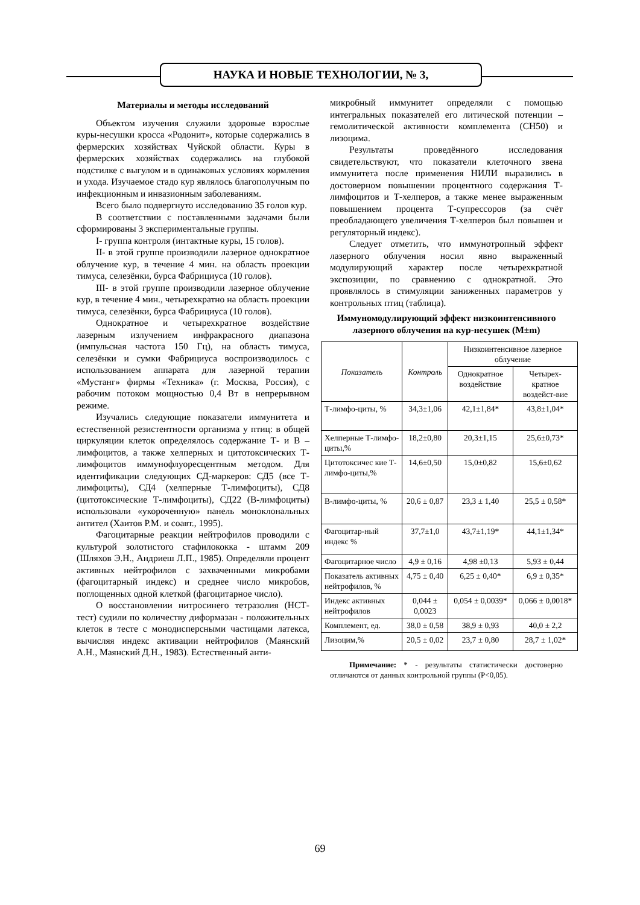НАУКА И НОВЫЕ ТЕХНОЛОГИИ, № 3,
Материалы и методы исследований
Объектом изучения служили здоровые взрослые куры-несушки кросса «Родонит», которые содержались в фермерских хозяйствах Чуйской области. Куры в фермерских хозяйствах содержались на глубокой подстилке с выгулом и в одинаковых условиях кормления и ухода. Изучаемое стадо кур являлось благополучным по инфекционным и инвазионным заболеваниям.
Всего было подвергнуто исследованию 35 голов кур.
В соответствии с поставленными задачами были сформированы 3 экспериментальные группы.
I- группа контроля (интактные куры, 15 голов).
II- в этой группе производили лазерное однократное облучение кур, в течение 4 мин. на область проекции тимуса, селезёнки, бурса Фабрициуса (10 голов).
III- в этой группе производили лазерное облучение кур, в течение 4 мин., четырехкратно на область проекции тимуса, селезёнки, бурса Фабрициуса (10 голов).
Однократное и четырехкратное воздействие лазерным излучением инфракрасного диапазона (импульсная частота 150 Гц), на область тимуса, селезёнки и сумки Фабрициуса воспроизводилось с использованием аппарата для лазерной терапии «Мустанг» фирмы «Техника» (г. Москва, Россия), с рабочим потоком мощностью 0,4 Вт в непрерывном режиме.
Изучались следующие показатели иммунитета и естественной резистентности организма у птиц: в общей циркуляции клеток определялось содержание Т- и В – лимфоцитов, а также хелперных и цитотоксических Т- лимфоцитов иммунофлуоресцентным методом. Для идентификации следующих СД-маркеров: СД5 (все Т-лимфоциты), СД4 (хелперные Т-лимфоциты), СД8 (цитотоксические Т-лимфоциты), СД22 (В-лимфоциты) использовали «укороченную» панель моноклональных антител (Хаитов Р.М. и соавт., 1995).
Фагоцитарные реакции нейтрофилов проводили с культурой золотистого стафилококка - штамм 209 (Шляхов Э.Н., Андриеш Л.П., 1985). Определяли процент активных нейтрофилов с захваченными микробами (фагоцитарный индекс) и среднее число микробов, поглощенных одной клеткой (фагоцитарное число).
О восстановлении нитросинего тетразолия (НСТ-тест) судили по количеству диформазан - положительных клеток в тесте с монодисперсными частицами латекса, вычисляя индекс активации нейтрофилов (Маянский А.Н., Маянский Д.Н., 1983). Естественный анти-
микробный иммунитет определяли с помощью интегральных показателей его литической потенции – гемолитической активности комплемента (СН50) и лизоцима.
Результаты проведённого исследования свидетельствуют, что показатели клеточного звена иммунитета после применения НИЛИ выразились в достоверном повышении процентного содержания Т-лимфоцитов и Т-хелперов, а также менее выраженным повышением процента Т-супрессоров (за счёт преобладающего увеличения Т-хелперов был повышен и регуляторный индекс).
Следует отметить, что иммунотропный эффект лазерного облучения носил явно выраженный модулирующий характер после четырехкратной экспозиции, по сравнению с однократной. Это проявлялось в стимуляции заниженных параметров у контрольных птиц (таблица).
Иммуномодулирующий эффект низкоинтенсивного лазерного облучения на кур-несушек (M±m)
| Показатель | Контроль | Низкоинтенсивное лазерное облучение | |
| --- | --- | --- | --- |
| | | Однократное воздействие | Четырех-кратное воздейст-вие |
| Т-лимфо-циты, % | 34,3±1,06 | 42,1±1,84* | 43,8±1,04* |
| Хелперные Т-лимфо-циты,% | 18,2±0,80 | 20,3±1,15 | 25,6±0,73* |
| Цитотоксичес кие Т-лимфо-циты,% | 14,6±0,50 | 15,0±0,82 | 15,6±0,62 |
| В-лимфо-циты, % | 20,6 ± 0,87 | 23,3 ± 1,40 | 25,5 ± 0,58* |
| Фагоцитар-ный индекс % | 37,7±1,0 | 43,7±1,19* | 44,1±1,34* |
| Фагоцитарное число | 4,9 ± 0,16 | 4,98 ±0,13 | 5,93 ± 0,44 |
| Показатель активных нейтрофилов, % | 4,75 ± 0,40 | 6,25 ± 0,40* | 6,9 ± 0,35* |
| Индекс активных нейтрофилов | 0,044 ± 0,0023 | 0,054 ± 0,0039* | 0,066 ± 0,0018* |
| Комплемент, ед. | 38,0 ± 0,58 | 38,9 ± 0,93 | 40,0 ± 2,2 |
| Лизоцим,% | 20,5 ± 0,02 | 23,7 ± 0,80 | 28,7 ± 1,02* |
Примечание: * - результаты статистически достоверно отличаются от данных контрольной группы (Р<0,05).
69